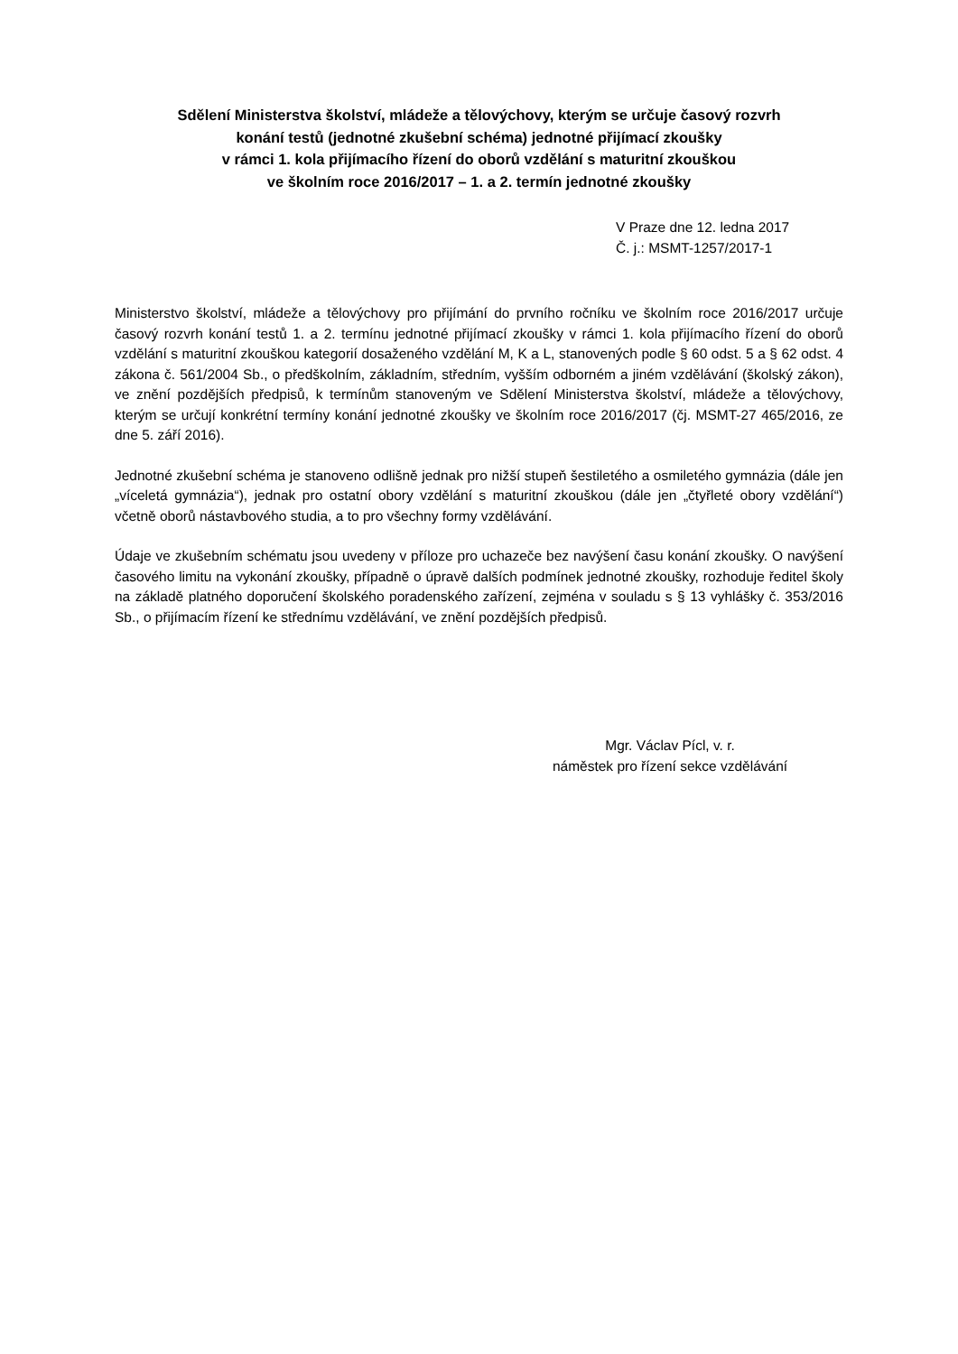Sdělení Ministerstva školství, mládeže a tělovýchovy, kterým se určuje časový rozvrh
konání testů (jednotné zkušební schéma) jednotné přijímací zkoušky
v rámci 1. kola přijímacího řízení do oborů vzdělání s maturitní zkouškou
ve školním roce 2016/2017 – 1. a 2. termín jednotné zkoušky
V Praze dne 12. ledna 2017
Č. j.: MSMT-1257/2017-1
Ministerstvo školství, mládeže a tělovýchovy pro přijímání do prvního ročníku ve školním roce 2016/2017 určuje časový rozvrh konání testů 1. a 2. termínu jednotné přijímací zkoušky v rámci 1. kola přijímacího řízení do oborů vzdělání s maturitní zkouškou kategorií dosaženého vzdělání M, K a L, stanovených podle § 60 odst. 5 a § 62 odst. 4 zákona č. 561/2004 Sb., o předškolním, základním, středním, vyšším odborném a jiném vzdělávání (školský zákon), ve znění pozdějších předpisů, k termínům stanoveným ve Sdělení Ministerstva školství, mládeže a tělovýchovy, kterým se určují konkrétní termíny konání jednotné zkoušky ve školním roce 2016/2017 (čj. MSMT-27 465/2016, ze dne 5. září 2016).
Jednotné zkušební schéma je stanoveno odlišně jednak pro nižší stupeň šestiletého a osmiletého gymnázia (dále jen „víceletá gymnázia“), jednak pro ostatní obory vzdělání s maturitní zkouškou (dále jen „čtyřleté obory vzdělání“) včetně oborů nástavbového studia, a to pro všechny formy vzdělávání.
Údaje ve zkušebním schématu jsou uvedeny v příloze pro uchazeče bez navýšení času konání zkoušky. O navýšení časového limitu na vykonání zkoušky, případně o úpravě dalších podmínek jednotné zkoušky, rozhoduje ředitel školy na základě platného doporučení školského poradenského zařízení, zejména v souladu s § 13 vyhlášky č. 353/2016 Sb., o přijímacím řízení ke střednímu vzdělávání, ve znění pozdějších předpisů.
Mgr. Václav Pícl, v. r.
náměstek pro řízení sekce vzdělávání